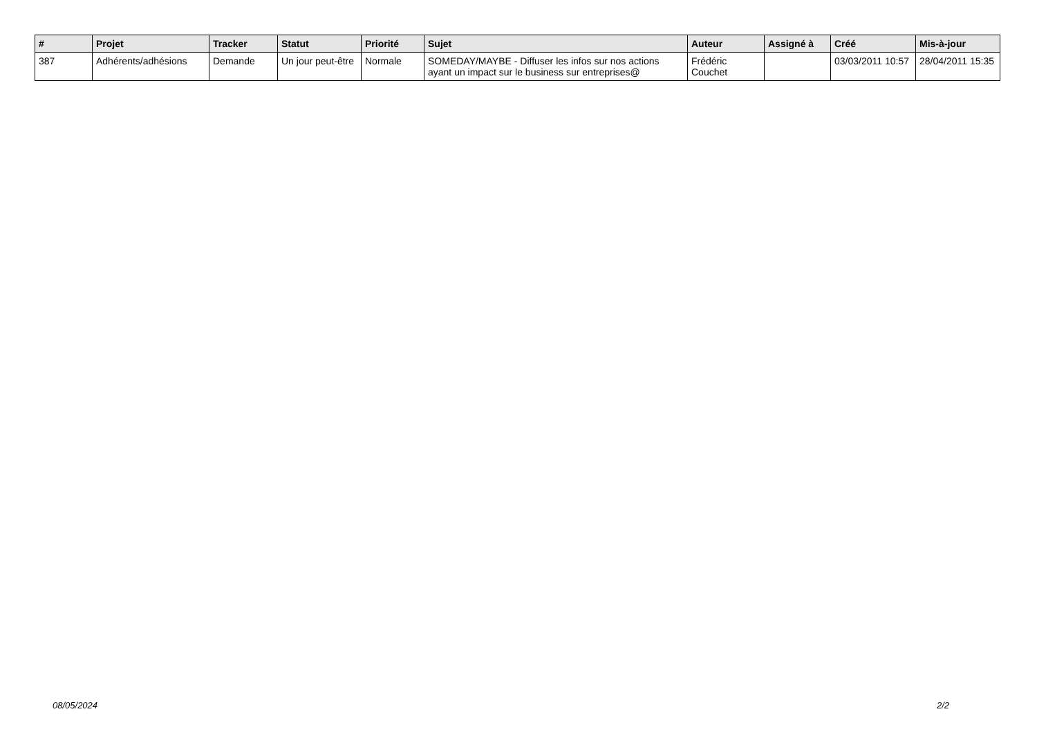| # | Projet | Tracker | Statut | Priorité | Sujet | Auteur | Assigné à | Créé | Mis-à-jour |
| --- | --- | --- | --- | --- | --- | --- | --- | --- | --- |
| 387 | Adhérents/adhésions | Demande | Un jour peut-être | Normale | SOMEDAY/MAYBE - Diffuser les infos sur nos actions ayant un impact sur le business sur entreprises@ | Frédéric Couchet | | 03/03/2011 10:57 | 28/04/2011 15:35 |
08/05/2024 2/2